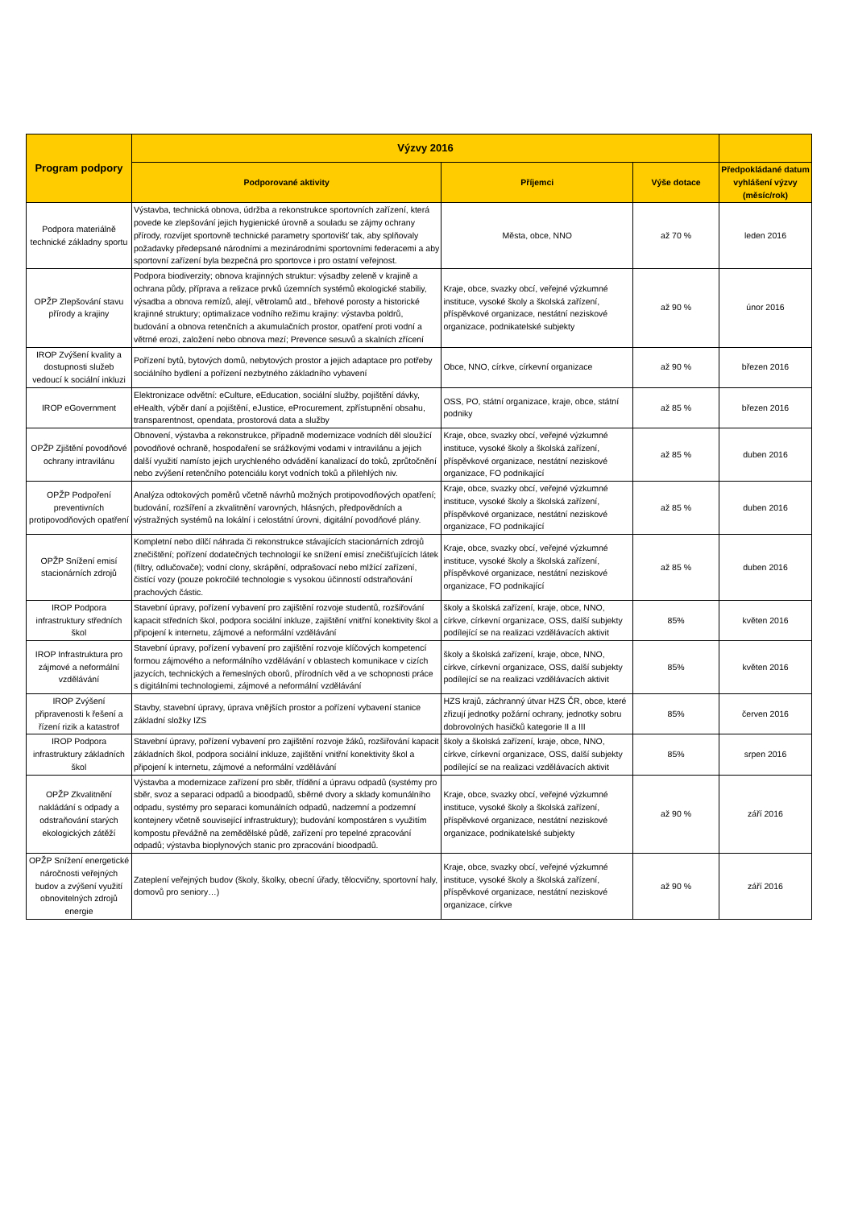| Program podpory | Výzvy 2016 | | | |
| --- | --- | --- | --- | --- |
| | Podporované aktivity | Příjemci | Výše dotace | Předpokládané datum vyhlášení výzvy (měsíc/rok) |
| Podpora materiálně technické základny sportu | Výstavba, technická obnova, údržba a rekonstrukce sportovních zařízení, která povede ke zlepšování jejich hygienické úrovně a souladu se zájmy ochrany přírody, rozvíjet sportovně technické parametry sportovišť tak, aby splňovaly požadavky předepsané národními a mezinárodními sportovními federacemi a aby sportovní zařízení byla bezpečná pro sportovce i pro ostatní veřejnost. | Města, obce, NNO | až 70 % | leden 2016 |
| OPŽP Zlepšování stavu přírody a krajiny | Podpora biodiverzity; obnova krajinných struktur: výsadby zeleně v krajině a ochrana půdy, příprava a relizace prvků územních systémů ekologické stabiliy, výsadba a obnova remízů, alejí, větrolamů atd., břehové porosty a historické krajinné struktury; optimalizace vodního režimu krajiny: výstavba poldrů, budování a obnova retenčních a akumulačních prostor, opatření proti vodní a větrné erozi, založení nebo obnova mezí; Prevence sesuvů a skalních zřícení | Kraje, obce, svazky obcí, veřejné výzkumné instituce, vysoké školy a školská zařízení, příspěvkové organizace, nestátní neziskové organizace, podnikatelské subjekty | až 90 % | únor 2016 |
| IROP Zvýšení kvality a dostupnosti služeb vedoucí k sociální inkluzi | Pořízení bytů, bytových domů, nebytových prostor a jejich adaptace pro potřeby sociálního bydlení a pořízení nezbytného základního vybavení | Obce, NNO, církve, církevní organizace | až 90 % | březen 2016 |
| IROP eGovernment | Elektronizace odvětní: eCulture, eEducation, sociální služby, pojištění dávky, eHealth, výběr daní a pojištění, eJustice, eProcurement, zpřístupnění obsahu, transparentnost, opendata, prostorová data a služby | OSS, PO, státní organizace, kraje, obce, státní podniky | až 85 % | březen 2016 |
| OPŽP Zjištění povodňové ochrany intravilánu | Obnovení, výstavba a rekonstrukce, případně modernizace vodních děl sloužící povodňové ochraně, hospodaření se srážkovými vodami v intravilánu a jejich další využití namísto jejich urychleného odvádění kanalizací do toků, zprůtočnění nebo zvýšení retenčního potenciálu koryt vodních toků a přilehlých niv. | Kraje, obce, svazky obcí, veřejné výzkumné instituce, vysoké školy a školská zařízení, příspěvkové organizace, nestátní neziskové organizace, FO podnikající | až 85 % | duben 2016 |
| OPŽP Podpoření preventivních protipovodňových opatření | Analýza odtokových poměrů včetně návrhů možných protipovodňových opatření; budování, rozšíření a zkvalitnění varovných, hlásných, předpovědních a výstražných systémů na lokální i celostátní úrovni, digitální povodňové plány. | Kraje, obce, svazky obcí, veřejné výzkumné instituce, vysoké školy a školská zařízení, příspěvkové organizace, nestátní neziskové organizace, FO podnikající | až 85 % | duben 2016 |
| OPŽP Snížení emisí stacionárních zdrojů | Kompletní nebo dílčí náhrada či rekonstrukce stávajících stacionárních zdrojů znečištění; pořízení dodatečných technologií ke snížení emisí znečišťujících látek (filtry, odlučovače); vodní clony, skrápění, odprašovací nebo mlžící zařízení, čistící vozy (pouze pokročilé technologie s vysokou účinností odstraňování prachových částic. | Kraje, obce, svazky obcí, veřejné výzkumné instituce, vysoké školy a školská zařízení, příspěvkové organizace, nestátní neziskové organizace, FO podnikající | až 85 % | duben 2016 |
| IROP Podpora infrastruktury středních škol | Stavební úpravy, pořízení vybavení pro zajištění rozvoje studentů, rozšiřování kapacit středních škol, podpora sociální inkluze, zajištění vnitřní konektivity škol a připojení k internetu, zájmové a neformální vzdělávání | školy a školská zařízení, kraje, obce, NNO, církve, církevní organizace, OSS, další subjekty podílející se na realizaci vzdělávacích aktivit | 85% | květen 2016 |
| IROP Infrastruktura pro zájmové a neformální vzdělávání | Stavební úpravy, pořízení vybavení pro zajištění rozvoje klíčových kompetencí formou zájmového a neformálního vzdělávání v oblastech komunikace v cizích jazycích, technických a řemeslných oborů, přírodních věd a ve schopnosti práce s digitálními technologiemi, zájmové a neformální vzdělávání | školy a školská zařízení, kraje, obce, NNO, církve, církevní organizace, OSS, další subjekty podílející se na realizaci vzdělávacích aktivit | 85% | květen 2016 |
| IROP Zvýšení připravenosti k řešení a řízení rizik a katastrof | Stavby, stavební úpravy, úprava vnějších prostor a pořízení vybavení stanice základní složky IZS | HZS krajů, záchranný útvar HZS ČR, obce, které zřizují jednotky požární ochrany, jednotky sobru dobrovolných hasičků kategorie II a III | 85% | červen 2016 |
| IROP Podpora infrastruktury základních škol | Stavební úpravy, pořízení vybavení pro zajištění rozvoje žáků, rozšiřování kapacit základních škol, podpora sociální inkluze, zajištění vnitřní konektivity škol a připojení k internetu, zájmové a neformální vzdělávání | školy a školská zařízení, kraje, obce, NNO, církve, církevní organizace, OSS, další subjekty podílející se na realizaci vzdělávacích aktivit | 85% | srpen 2016 |
| OPŽP Zkvalitnění nakládání s odpady a odstraňování starých ekologických zátěží | Výstavba a modernizace zařízení pro sběr, třídění a úpravu odpadů (systémy pro sběr, svoz a separaci odpadů a bioodpadů, sběrné dvory a sklady komunálního odpadu, systémy pro separaci komunálních odpadů, nadzemní a podzemní kontejnery včetně související infrastruktury); budování kompostáren s využitím kompostu převážně na zemědělské půdě, zařízení pro tepelné zpracování odpadů; výstavba bioplynových stanic pro zpracování bioodpadů. | Kraje, obce, svazky obcí, veřejné výzkumné instituce, vysoké školy a školská zařízení, příspěvkové organizace, nestátní neziskové organizace, podnikatelské subjekty | až 90 % | září 2016 |
| OPŽP Snížení energetické náročnosti veřejných budov a zvýšení využití obnovitelných zdrojů energie | Zateplení veřejných budov (školy, školky, obecní úřady, tělocvičny, sportovní haly, domovů pro seniory…) | Kraje, obce, svazky obcí, veřejné výzkumné instituce, vysoké školy a školská zařízení, příspěvkové organizace, nestátní neziskové organizace, církve | až 90 % | září 2016 |